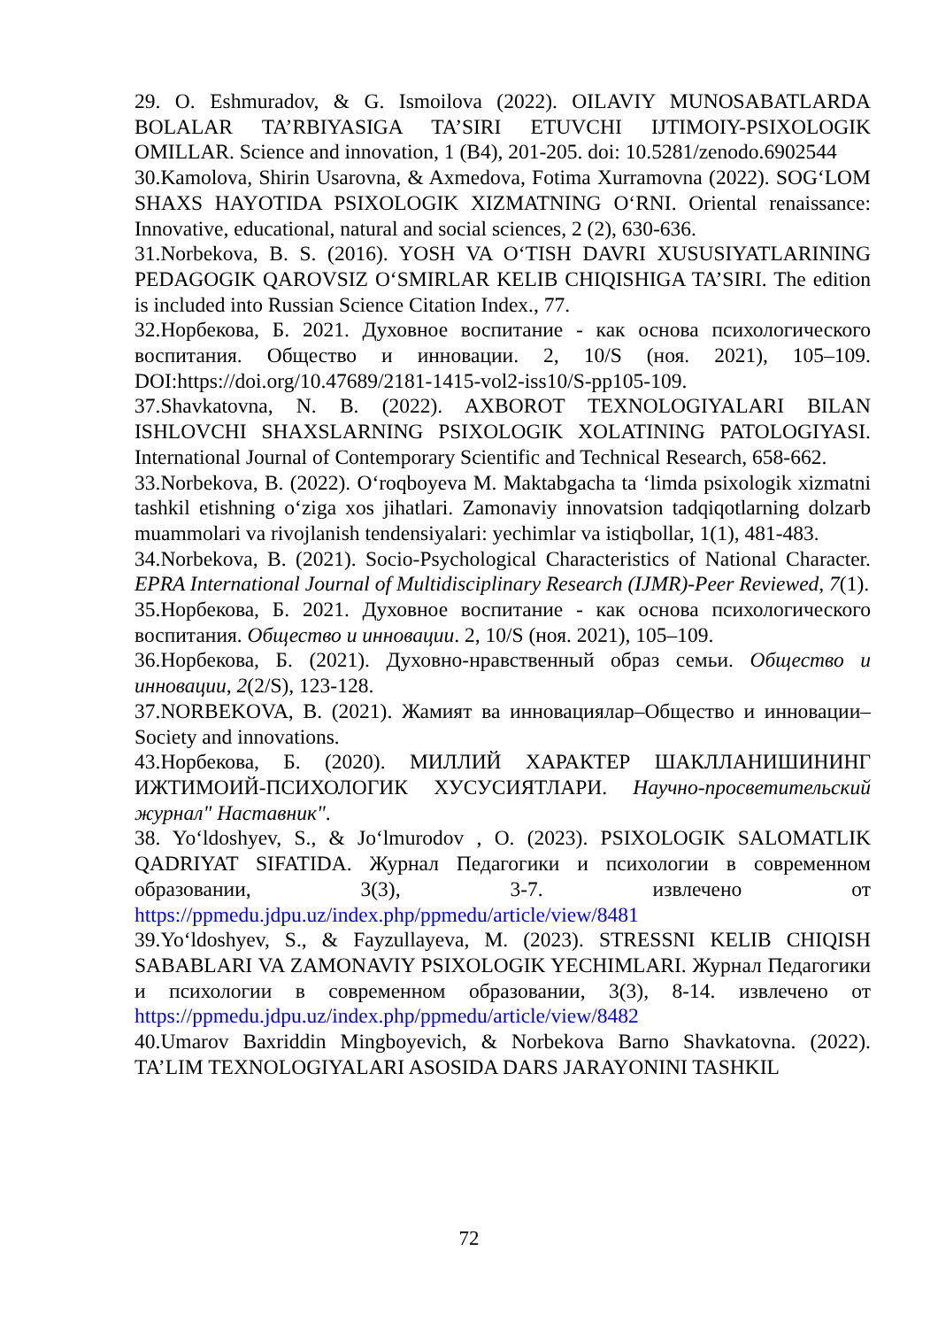29. O. Eshmuradov, & G. Ismoilova (2022). OILAVIY MUNOSABATLARDA BOLALAR TA’RBIYASIGA TA’SIRI ETUVCHI IJTIMOIY-PSIXOLOGIK OMILLAR. Science and innovation, 1 (B4), 201-205. doi: 10.5281/zenodo.6902544
30.Kamolova, Shirin Usarovna, & Axmedova, Fotima Xurramovna (2022). SOG‘LOM SHAXS HAYOTIDA PSIXOLOGIK XIZMATNING O‘RNI. Oriental renaissance: Innovative, educational, natural and social sciences, 2 (2), 630-636.
31.Norbekova, B. S. (2016). YOSH VA O‘TISH DAVRI XUSUSIYATLARINING PEDAGOGIK QAROVSIZ O‘SMIRLAR KELIB CHIQISHIGA TA’SIRI. The edition is included into Russian Science Citation Index., 77.
32.Норбекова, Б. 2021. Духовное воспитание - как основа психологического воспитания. Общество и инновации. 2, 10/S (ноя. 2021), 105–109. DOI:https://doi.org/10.47689/2181-1415-vol2-iss10/S-pp105-109.
37.Shavkatovna, N. B. (2022). AXBOROT TEXNOLOGIYALARI BILAN ISHLOVCHI SHAXSLARNING PSIXOLOGIK XOLATINING PATOLOGIYASI. International Journal of Contemporary Scientific and Technical Research, 658-662.
33.Norbekova, B. (2022). O‘roqboyeva M. Maktabgacha ta ‘limda psixologik xizmatni tashkil etishning o‘ziga xos jihatlari. Zamonaviy innovatsion tadqiqotlarning dolzarb muammolari va rivojlanish tendensiyalari: yechimlar va istiqbollar, 1(1), 481-483.
34.Norbekova, B. (2021). Socio-Psychological Characteristics of National Character. EPRA International Journal of Multidisciplinary Research (IJMR)-Peer Reviewed, 7(1).
35.Норбекова, Б. 2021. Духовное воспитание - как основа психологического воспитания. Общество и инновации. 2, 10/S (ноя. 2021), 105–109.
36.Норбекова, Б. (2021). Духовно-нравственный образ семьи. Общество и инновации, 2(2/S), 123-128.
37.NORBEKOVA, B. (2021). Жамият ва инновациялар–Общество и инновации–Society and innovations.
43.Норбекова, Б. (2020). МИЛЛИЙ ХАРАКТЕР ШАКЛЛАНИШИНИНГ ИЖТИМОИЙ-ПСИХОЛОГИК ХУСУСИЯТЛАРИ. Научно-просветительский журнал" Наставник".
38. Yo‘ldoshyev, S., & Jo‘lmurodov , O. (2023). PSIXOLOGIK SALOMATLIK QADRIYAT SIFATIDA. Журнал Педагогики и психологии в современном образовании, 3(3), 3-7. извлечено от https://ppmedu.jdpu.uz/index.php/ppmedu/article/view/8481
39.Yo‘ldoshyev, S., & Fayzullayeva, M. (2023). STRESSNI KELIB CHIQISH SABABLARI VA ZAMONAVIY PSIXOLOGIK YECHIMLARI. Журнал Педагогики и психологии в современном образовании, 3(3), 8-14. извлечено от https://ppmedu.jdpu.uz/index.php/ppmedu/article/view/8482
40.Umarov Baxriddin Mingboyevich, & Norbekova Barno Shavkatovna. (2022). TA’LIM TEXNOLOGIYALARI ASOSIDA DARS JARAYONINI TASHKIL
72